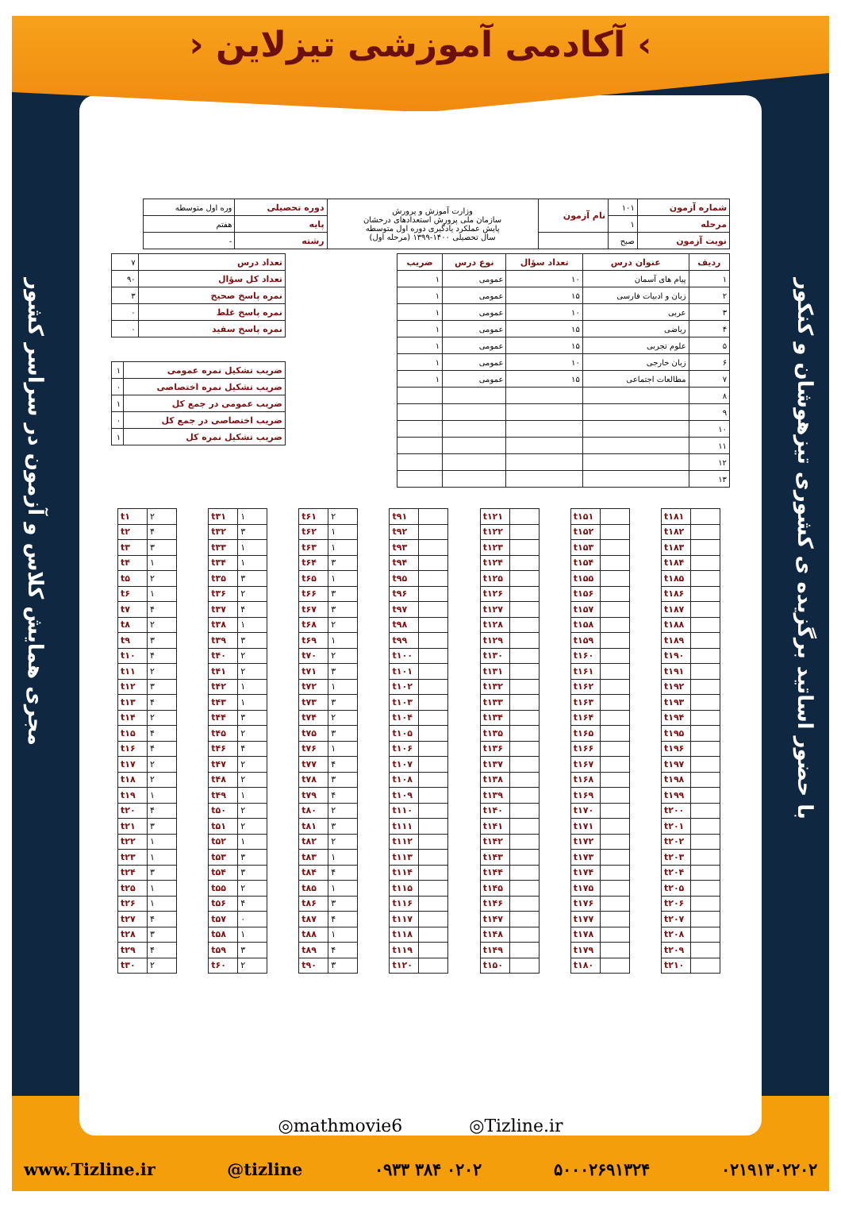› آکادمی آموزشی تیزلاین ‹
با حضور اساتید برگزیده ی کشوری تیزهوشان و کنکور
مجری همایش کلاس و آزمون در سراسر کشور
| شماره آزمون | ۱۰۱ | نام آزمون | وزارت آموزش و پرورش سازمان ملی پرورش استعدادهای درخشان پایش عملکرد یادگیری دوره اول متوسطه سال تحصیلی ۱۴۰۰-۱۳۹۹ (مرحله اول) | دوره تحصیلی | وره اول متوسطه |
| مرحله | ۱ | | | پایه | هفتم |
| نوبت آزمون | صبح | | | رشته | - |
| ردیف | عنوان درس | تعداد سؤال | نوع درس | ضریب |
| --- | --- | --- | --- | --- |
| ۱ | پیام های آسمان | ۱۰ | عمومی | ۱ |
| ۲ | زبان و ادبیات فارسی | ۱۵ | عمومی | ۱ |
| ۳ | عربی | ۱۰ | عمومی | ۱ |
| ۴ | ریاضی | ۱۵ | عمومی | ۱ |
| ۵ | علوم تجربی | ۱۵ | عمومی | ۱ |
| ۶ | زبان خارجی | ۱۰ | عمومی | ۱ |
| ۷ | مطالعات اجتماعی | ۱۵ | عمومی | ۱ |
| ۸ | | | | |
| ۹ | | | | |
| ۱۰ | | | | |
| ۱۱ | | | | |
| ۱۲ | | | | |
| ۱۳ | | | | |
| تعداد درس | ۷ |
| تعداد کل سؤال | ۹۰ |
| نمره پاسخ صحیح | ۳ |
| نمره پاسخ غلط | ۰ |
| نمره پاسخ سفید | ۰ |
| ضریب تشکیل نمره عمومی | ۱ |
| ضریب تشکیل نمره اختصاصی | ۰ |
| ضریب عمومی در جمع کل | ۱ |
| ضریب اختصاصی در جمع کل | ۰ |
| ضریب تشکیل نمره کل | ۱ |
| t۱ | ۲ |
| t۲ | ۴ |
| t۳ | ۳ |
| t۴ | ۱ |
| t۵ | ۲ |
| t۶ | ۱ |
| t۷ | ۴ |
| t۸ | ۲ |
| t۹ | ۳ |
| t۱۰ | ۴ |
| t۱۱ | ۲ |
| t۱۲ | ۳ |
| t۱۳ | ۴ |
| t۱۴ | ۲ |
| t۱۵ | ۴ |
| t۱۶ | ۴ |
| t۱۷ | ۲ |
| t۱۸ | ۲ |
| t۱۹ | ۱ |
| t۲۰ | ۴ |
| t۲۱ | ۳ |
| t۲۲ | ۱ |
| t۲۳ | ۱ |
| t۲۴ | ۳ |
| t۲۵ | ۱ |
| t۲۶ | ۱ |
| t۲۷ | ۴ |
| t۲۸ | ۳ |
| t۲۹ | ۴ |
| t۳۰ | ۲ |
| t۳۱ | ۱ |
| t۳۲ | ۳ |
| t۳۳ | ۱ |
| t۳۴ | ۱ |
| t۳۵ | ۳ |
| t۳۶ | ۲ |
| t۳۷ | ۴ |
| t۳۸ | ۱ |
| t۳۹ | ۳ |
| t۴۰ | ۲ |
| t۴۱ | ۲ |
| t۴۲ | ۱ |
| t۴۳ | ۱ |
| t۴۴ | ۳ |
| t۴۵ | ۲ |
| t۴۶ | ۴ |
| t۴۷ | ۲ |
| t۴۸ | ۲ |
| t۴۹ | ۱ |
| t۵۰ | ۲ |
| t۵۱ | ۲ |
| t۵۲ | ۱ |
| t۵۳ | ۳ |
| t۵۴ | ۳ |
| t۵۵ | ۲ |
| t۵۶ | ۴ |
| t۵۷ | ۰ |
| t۵۸ | ۱ |
| t۵۹ | ۳ |
| t۶۰ | ۲ |
| t۶۱ | ۲ |
| t۶۲ | ۱ |
| t۶۳ | ۱ |
| t۶۴ | ۳ |
| t۶۵ | ۱ |
| t۶۶ | ۳ |
| t۶۷ | ۳ |
| t۶۸ | ۲ |
| t۶۹ | ۱ |
| t۷۰ | ۲ |
| t۷۱ | ۳ |
| t۷۲ | ۱ |
| t۷۳ | ۳ |
| t۷۴ | ۲ |
| t۷۵ | ۳ |
| t۷۶ | ۱ |
| t۷۷ | ۴ |
| t۷۸ | ۳ |
| t۷۹ | ۴ |
| t۸۰ | ۲ |
| t۸۱ | ۳ |
| t۸۲ | ۲ |
| t۸۳ | ۱ |
| t۸۴ | ۴ |
| t۸۵ | ۱ |
| t۸۶ | ۳ |
| t۸۷ | ۴ |
| t۸۸ | ۱ |
| t۸۹ | ۴ |
| t۹۰ | ۳ |
| t۹۱ | |
| t۹۲ | |
| t۹۳ | |
| t۹۴ | |
| t۹۵ | |
| t۹۶ | |
| t۹۷ | |
| t۹۸ | |
| t۹۹ | |
| t۱۰۰ | |
| t۱۰۱ | |
| t۱۰۲ | |
| t۱۰۳ | |
| t۱۰۴ | |
| t۱۰۵ | |
| t۱۰۶ | |
| t۱۰۷ | |
| t۱۰۸ | |
| t۱۰۹ | |
| t۱۱۰ | |
| t۱۱۱ | |
| t۱۱۲ | |
| t۱۱۳ | |
| t۱۱۴ | |
| t۱۱۵ | |
| t۱۱۶ | |
| t۱۱۷ | |
| t۱۱۸ | |
| t۱۱۹ | |
| t۱۲۰ | |
| t۱۲۱ | |
| t۱۲۲ | |
| t۱۲۳ | |
| t۱۲۴ | |
| t۱۲۵ | |
| t۱۲۶ | |
| t۱۲۷ | |
| t۱۲۸ | |
| t۱۲۹ | |
| t۱۳۰ | |
| t۱۳۱ | |
| t۱۳۲ | |
| t۱۳۳ | |
| t۱۳۴ | |
| t۱۳۵ | |
| t۱۳۶ | |
| t۱۳۷ | |
| t۱۳۸ | |
| t۱۳۹ | |
| t۱۴۰ | |
| t۱۴۱ | |
| t۱۴۲ | |
| t۱۴۳ | |
| t۱۴۴ | |
| t۱۴۵ | |
| t۱۴۶ | |
| t۱۴۷ | |
| t۱۴۸ | |
| t۱۴۹ | |
| t۱۵۰ | |
| t۱۵۱ | |
| t۱۵۲ | |
| t۱۵۳ | |
| t۱۵۴ | |
| t۱۵۵ | |
| t۱۵۶ | |
| t۱۵۷ | |
| t۱۵۸ | |
| t۱۵۹ | |
| t۱۶۰ | |
| t۱۶۱ | |
| t۱۶۲ | |
| t۱۶۳ | |
| t۱۶۴ | |
| t۱۶۵ | |
| t۱۶۶ | |
| t۱۶۷ | |
| t۱۶۸ | |
| t۱۶۹ | |
| t۱۷۰ | |
| t۱۷۱ | |
| t۱۷۲ | |
| t۱۷۳ | |
| t۱۷۴ | |
| t۱۷۵ | |
| t۱۷۶ | |
| t۱۷۷ | |
| t۱۷۸ | |
| t۱۷۹ | |
| t۱۸۰ | |
| t۱۸۱ | |
| t۱۸۲ | |
| t۱۸۳ | |
| t۱۸۴ | |
| t۱۸۵ | |
| t۱۸۶ | |
| t۱۸۷ | |
| t۱۸۸ | |
| t۱۸۹ | |
| t۱۹۰ | |
| t۱۹۱ | |
| t۱۹۲ | |
| t۱۹۳ | |
| t۱۹۴ | |
| t۱۹۵ | |
| t۱۹۶ | |
| t۱۹۷ | |
| t۱۹۸ | |
| t۱۹۹ | |
| t۲۰۰ | |
| t۲۰۱ | |
| t۲۰۲ | |
| t۲۰۳ | |
| t۲۰۴ | |
| t۲۰۵ | |
| t۲۰۶ | |
| t۲۰۷ | |
| t۲۰۸ | |
| t۲۰۹ | |
| t۲۱۰ | |
◎mathmovie6 ◎Tizline.ir
www.Tizline.ir @tizline ۰۹۳۳ ۳۸۴ ۰۲۰۲ ۵۰۰۰۲۶۹۱۳۲۴ ۰۲۱۹۱۳۰۲۲۰۲